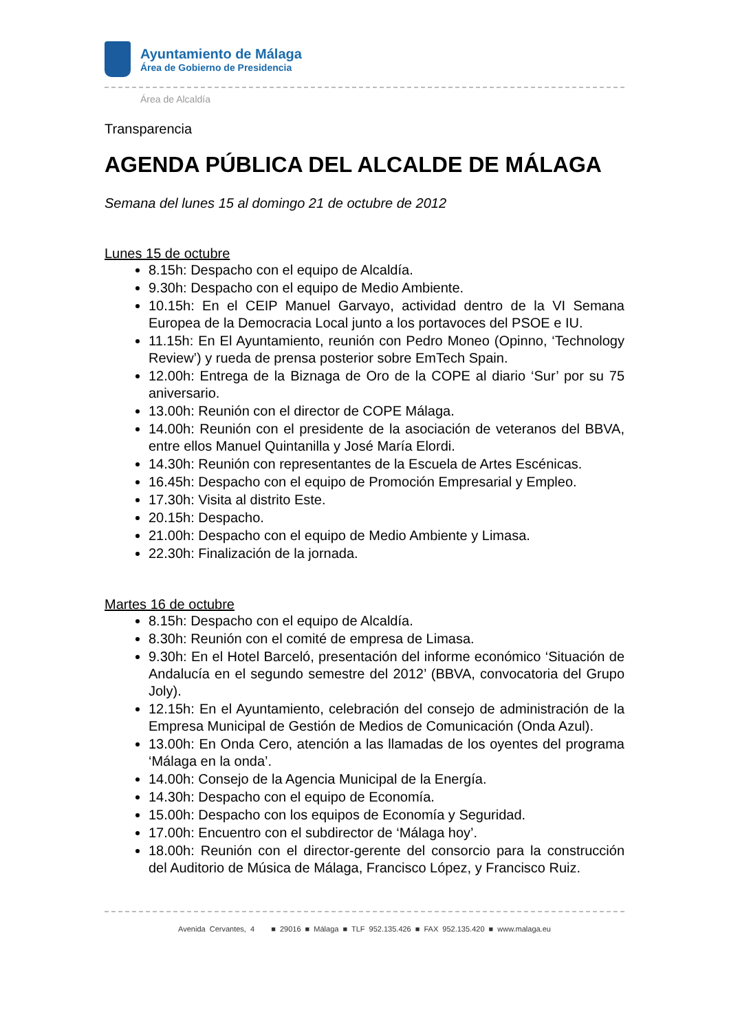Ayuntamiento de Málaga
Área de Gobierno de Presidencia
Área de Alcaldía
Transparencia
AGENDA PÚBLICA DEL ALCALDE DE MÁLAGA
Semana del lunes 15 al domingo 21 de octubre de 2012
Lunes 15 de octubre
8.15h: Despacho con el equipo de Alcaldía.
9.30h: Despacho con el equipo de Medio Ambiente.
10.15h: En el CEIP Manuel Garvayo, actividad dentro de la VI Semana Europea de la Democracia Local junto a los portavoces del PSOE e IU.
11.15h: En El Ayuntamiento, reunión con Pedro Moneo (Opinno, ‘Technology Review’) y rueda de prensa posterior sobre EmTech Spain.
12.00h: Entrega de la Biznaga de Oro de la COPE al diario ‘Sur’ por su 75 aniversario.
13.00h: Reunión con el director de COPE Málaga.
14.00h: Reunión con el presidente de la asociación de veteranos del BBVA, entre ellos Manuel Quintanilla y José María Elordi.
14.30h: Reunión con representantes de la Escuela de Artes Escénicas.
16.45h: Despacho con el equipo de Promoción Empresarial y Empleo.
17.30h: Visita al distrito Este.
20.15h: Despacho.
21.00h: Despacho con el equipo de Medio Ambiente y Limasa.
22.30h: Finalización de la jornada.
Martes 16 de octubre
8.15h: Despacho con el equipo de Alcaldía.
8.30h: Reunión con el comité de empresa de Limasa.
9.30h: En el Hotel Barceló, presentación del informe económico ‘Situación de Andalucía en el segundo semestre del 2012’ (BBVA, convocatoria del Grupo Joly).
12.15h: En el Ayuntamiento, celebración del consejo de administración de la Empresa Municipal de Gestión de Medios de Comunicación (Onda Azul).
13.00h: En Onda Cero, atención a las llamadas de los oyentes del programa ‘Málaga en la onda’.
14.00h: Consejo de la Agencia Municipal de la Energía.
14.30h: Despacho con el equipo de Economía.
15.00h: Despacho con los equipos de Economía y Seguridad.
17.00h: Encuentro con el subdirector de ‘Málaga hoy’.
18.00h: Reunión con el director-gerente del consorcio para la construcción del Auditorio de Música de Málaga, Francisco López, y Francisco Ruiz.
Avenida Cervantes, 4 ■ 29016 ■ Málaga ■ TLF 952.135.426 ■ FAX 952.135.420 ■ www.malaga.eu